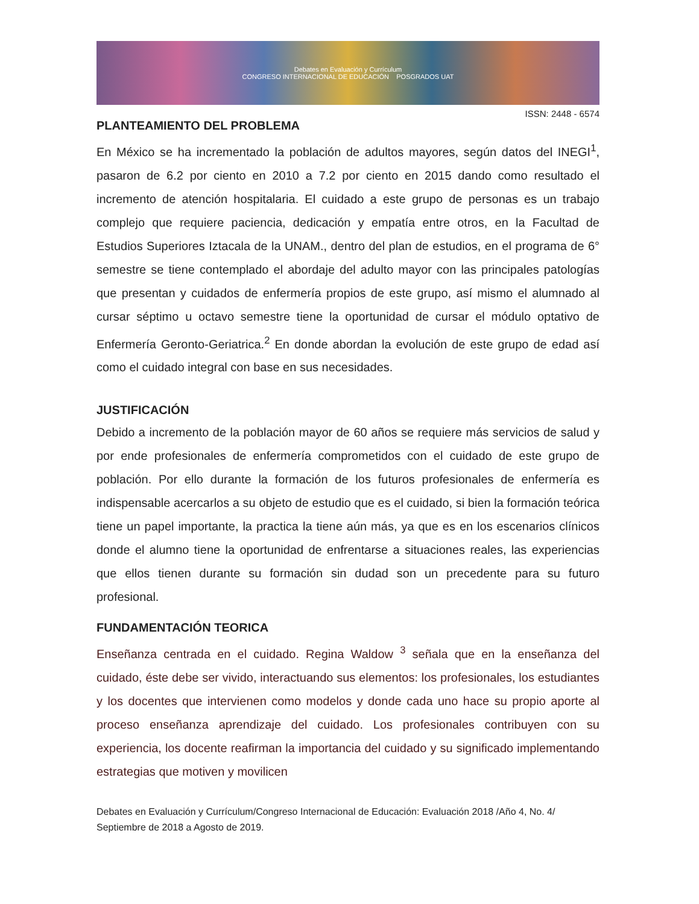Debates en Evaluación y Currículum
CONGRESO INTERNACIONAL DE EDUCACIÓN POSGRADOS UAT
ISSN: 2448 - 6574
PLANTEAMIENTO DEL PROBLEMA
En México se ha incrementado la población de adultos mayores, según datos del INEGI<sup>1</sup>, pasaron de 6.2 por ciento en 2010 a 7.2 por ciento en 2015 dando como resultado el incremento de atención hospitalaria. El cuidado a este grupo de personas es un trabajo complejo que requiere paciencia, dedicación y empatía entre otros, en la Facultad de Estudios Superiores Iztacala de la UNAM., dentro del plan de estudios, en el programa de 6° semestre se tiene contemplado el abordaje del adulto mayor con las principales patologías que presentan y cuidados de enfermería propios de este grupo, así mismo el alumnado al cursar séptimo u octavo semestre tiene la oportunidad de cursar el módulo optativo de Enfermería Geronto-Geriatrica.<sup>2</sup> En donde abordan la evolución de este grupo de edad así como el cuidado integral con base en sus necesidades.
JUSTIFICACIÓN
Debido a incremento de la población mayor de 60 años se requiere más servicios de salud y por ende profesionales de enfermería comprometidos con el cuidado de este grupo de población. Por ello durante la formación de los futuros profesionales de enfermería es indispensable acercarlos a su objeto de estudio que es el cuidado, si bien la formación teórica tiene un papel importante, la practica la tiene aún más, ya que es en los escenarios clínicos donde el alumno tiene la oportunidad de enfrentarse a situaciones reales, las experiencias que ellos tienen durante su formación sin dudad son un precedente para su futuro profesional.
FUNDAMENTACIÓN TEORICA
Enseñanza centrada en el cuidado. Regina Waldow <sup>3</sup> señala que en la enseñanza del cuidado, éste debe ser vivido, interactuando sus elementos: los profesionales, los estudiantes y los docentes que intervienen como modelos y donde cada uno hace su propio aporte al proceso enseñanza aprendizaje del cuidado. Los profesionales contribuyen con su experiencia, los docente reafirman la importancia del cuidado y su significado implementando estrategias que motiven y movilicen
Debates en Evaluación y Currículum/Congreso Internacional de Educación: Evaluación 2018 /Año 4, No. 4/ Septiembre de 2018 a Agosto de 2019.